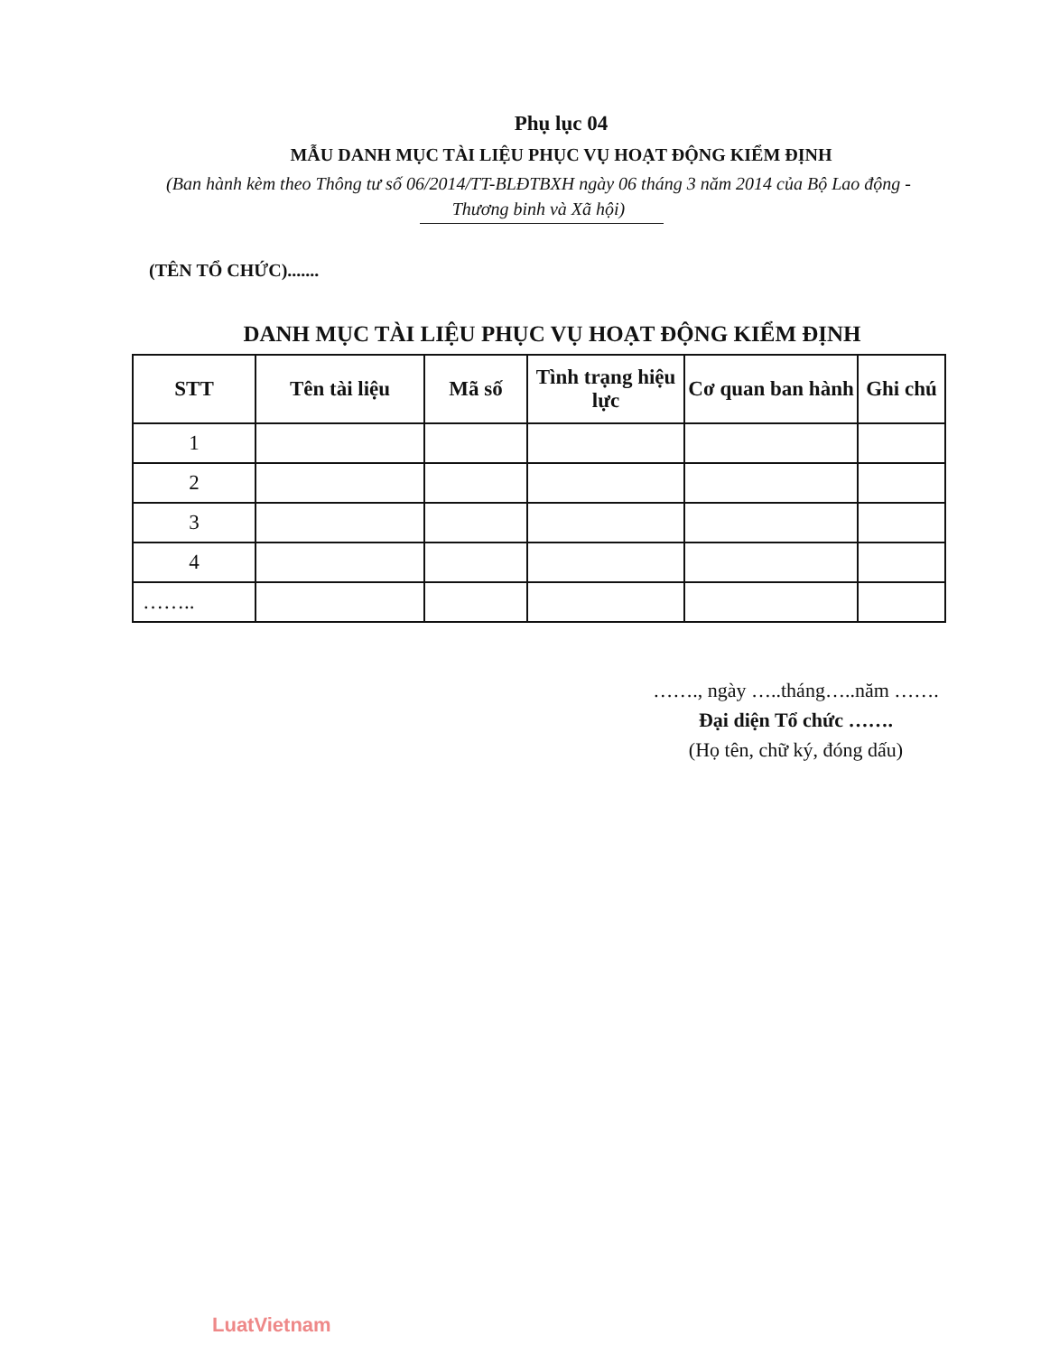Phụ lục 04
MẪU DANH MỤC TÀI LIỆU PHỤC VỤ HOẠT ĐỘNG KIỂM ĐỊNH
(Ban hành kèm theo Thông tư số 06/2014/TT-BLĐTBXH ngày 06 tháng 3 năm 2014 của Bộ Lao động - Thương binh và Xã hội)
(TÊN TỔ CHỨC).......
DANH MỤC TÀI LIỆU PHỤC VỤ HOẠT ĐỘNG KIỂM ĐỊNH
| STT | Tên tài liệu | Mã số | Tình trạng hiệu lực | Cơ quan ban hành | Ghi chú |
| --- | --- | --- | --- | --- | --- |
| 1 | | | | | |
| 2 | | | | | |
| 3 | | | | | |
| 4 | | | | | |
| …….. | | | | | |
……., ngày …..tháng…..năm …….
Đại diện Tổ chức …….
(Họ tên, chữ ký, đóng dấu)
LuatVietnam